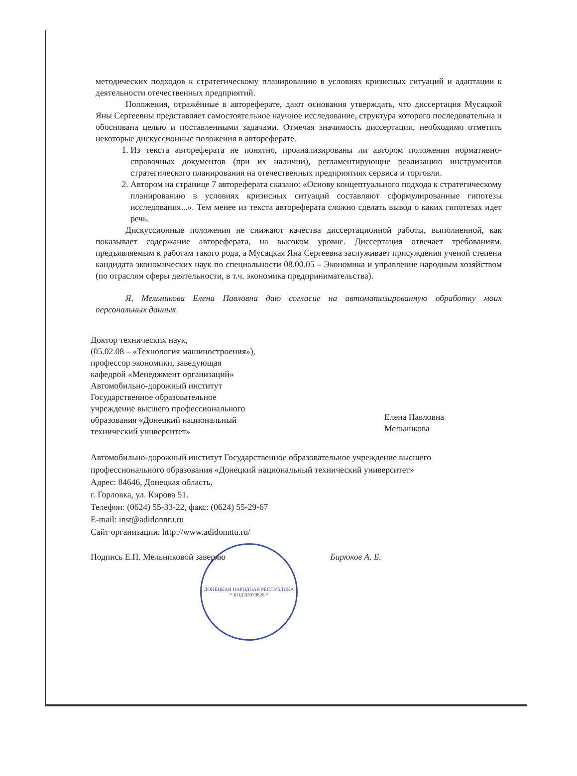методических подходов к стратегическому планированию в условиях кризисных ситуаций и адаптации к деятельности отечественных предприятий.
Положения, отражённые в автореферате, дают основания утверждать, что диссертация Мусацкой Яны Сергеевны представляет самостоятельное научное исследование, структура которого последовательна и обоснована целью и поставленными задачами. Отмечая значимость диссертации, необходимо отметить некоторые дискуссионные положения в автореферате.
1. Из текста автореферата не понятно, проанализированы ли автором положения нормативно-справочных документов (при их наличии), регламентирующие реализацию инструментов стратегического планирования на отечественных предприятиях сервиса и торговли.
2. Автором на странице 7 автореферата сказано: «Основу концептуального подхода к стратегическому планированию в условиях кризисных ситуаций составляют сформулированные гипотезы исследования...». Тем менее из текста автореферата сложно сделать вывод о каких гипотезах идет речь.
Дискуссионные положения не снижают качества диссертационной работы, выполненной, как показывает содержание автореферата, на высоком уровне. Диссертация отвечает требованиям, предъявляемым к работам такого рода, а Мусацкая Яна Сергеевна заслуживает присуждения ученой степени кандидата экономических наук по специальности 08.00.05 – Экономика и управление народным хозяйством (по отраслям сферы деятельности, в т.ч. экономика предпринимательства).
Я, Мельникова Елена Павловна даю согласие на автоматизированную обработку моих персональных данных.
Доктор технических наук,
(05.02.08 – «Технология машиностроения»),
профессор экономики, заведующая
кафедрой «Менеджмент организаций»
Автомобильно-дорожный институт
Государственное образовательное
учреждение высшего профессионального
образования «Донецкий национальный
технический университет»
Елена Павловна
Мельникова
Автомобильно-дорожный институт Государственное образовательное учреждение высшего профессионального образования «Донецкий национальный технический университет»
Адрес: 84646, Донецкая область,
г. Горловка, ул. Кирова 51.
Телефон: (0624) 55-33-22, факс: (0624) 55-29-67
E-mail: inst@adidonntu.ru
Сайт организации: http://www.adidonntu.ru/
Подпись Е.П. Мельниковой заверяю Бирюков А. Б.
ДОНЕЦКАЯ НАРОДНАЯ РЕСПУБЛИКА
* КОД 02070826 *